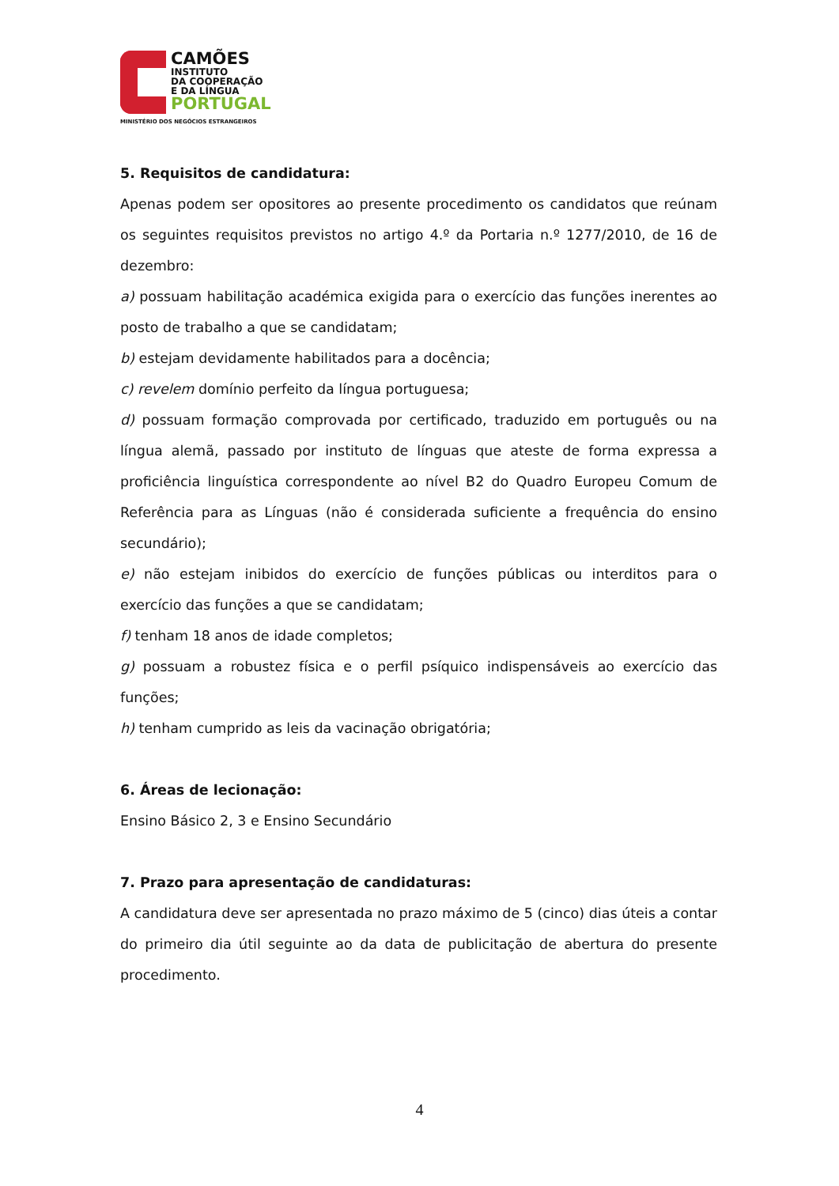CAMÕES
INSTITUTO
DA COOPERAÇÃO
E DA LÍNGUA
PORTUGAL
MINISTÉRIO DOS NEGÓCIOS ESTRANGEIROS
5. Requisitos de candidatura:
Apenas podem ser opositores ao presente procedimento os candidatos que reúnam os seguintes requisitos previstos no artigo 4.º da Portaria n.º 1277/2010, de 16 de dezembro:
a) possuam habilitação académica exigida para o exercício das funções inerentes ao posto de trabalho a que se candidatam;
b) estejam devidamente habilitados para a docência;
c) revelem domínio perfeito da língua portuguesa;
d) possuam formação comprovada por certificado, traduzido em português ou na língua alemã, passado por instituto de línguas que ateste de forma expressa a proficiência linguística correspondente ao nível B2 do Quadro Europeu Comum de Referência para as Línguas (não é considerada suficiente a frequência do ensino secundário);
e) não estejam inibidos do exercício de funções públicas ou interditos para o exercício das funções a que se candidatam;
f) tenham 18 anos de idade completos;
g) possuam a robustez física e o perfil psíquico indispensáveis ao exercício das funções;
h) tenham cumprido as leis da vacinação obrigatória;
6. Áreas de lecionação:
Ensino Básico 2, 3 e Ensino Secundário
7. Prazo para apresentação de candidaturas:
A candidatura deve ser apresentada no prazo máximo de 5 (cinco) dias úteis a contar do primeiro dia útil seguinte ao da data de publicitação de abertura do presente procedimento.
4